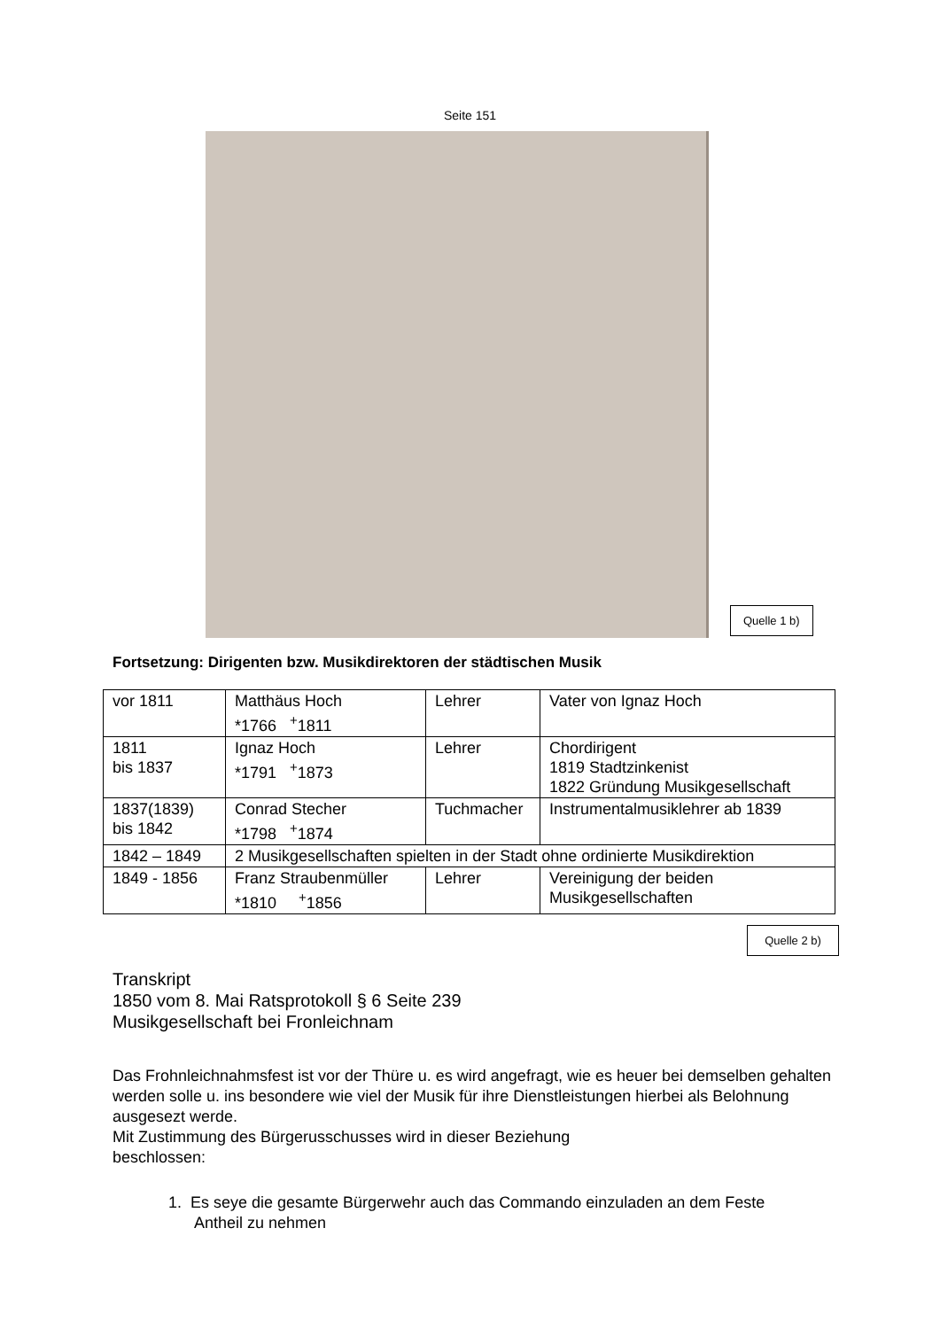Seite 151
Quelle 1 b)
Fortsetzung: Dirigenten bzw. Musikdirektoren der städtischen Musik
| vor 1811 | Matthäus Hoch *1766 <sup>+</sup>1811 | Lehrer | Vater von Ignaz Hoch |
| 1811 bis 1837 | Ignaz Hoch *1791 <sup>+</sup>1873 | Lehrer | Chordirigent 1819 Stadtzinkenist 1822 Gründung Musikgesellschaft |
| 1837(1839) bis 1842 | Conrad Stecher *1798 <sup>+</sup>1874 | Tuchmacher | Instrumentalmusiklehrer ab 1839 |
| 1842 – 1849 | 2 Musikgesellschaften spielten in der Stadt ohne ordinierte Musikdirektion | | |
| 1849 - 1856 | Franz Straubenmüller *1810 <sup>+</sup>1856 | Lehrer | Vereinigung der beiden Musikgesellschaften |
Quelle 2 b)
Transkript
1850 vom 8. Mai Ratsprotokoll § 6 Seite 239
Musikgesellschaft bei Fronleichnam
Das Frohnleichnahmsfest ist vor der Thüre u. es wird angefragt, wie es heuer bei demselben gehalten werden solle u. ins besondere wie viel der Musik für ihre Dienstleistungen hierbei als Belohnung ausgesezt werde.
Mit Zustimmung des Bürgerusschusses wird in dieser Beziehung
beschlossen:
1. Es seye die gesamte Bürgerwehr auch das Commando einzuladen an dem Feste
Antheil zu nehmen